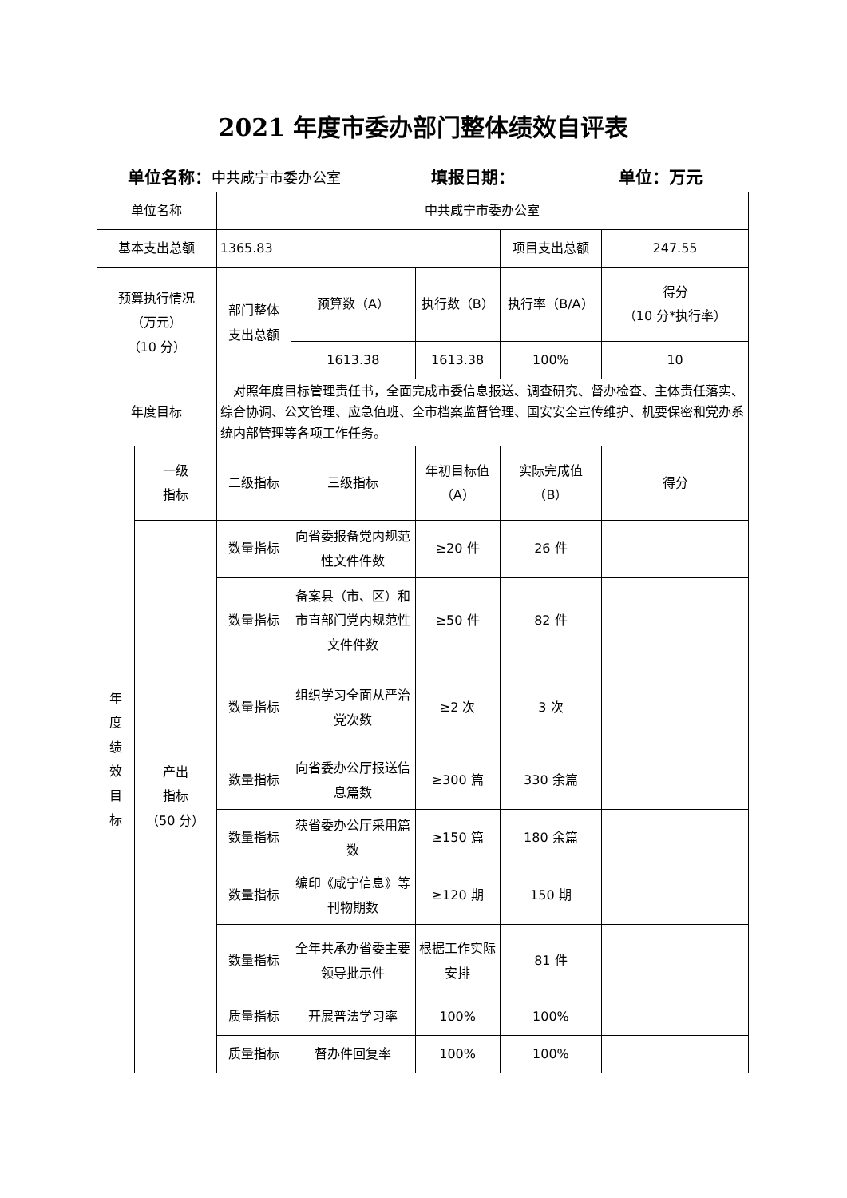2021 年度市委办部门整体绩效自评表
单位名称：中共咸宁市委办公室 填报日期： 单位：万元
| 单位名称 | | 中共咸宁市委办公室 | | | | |
| 基本支出总额 | | 1365.83 | | | 项目支出总额 | 247.55 |
| 预算执行情况 （万元） （10 分） | | 部门整体 支出总额 | 预算数（A） | 执行数（B） | 执行率（B/A） | 得分 （10 分*执行率） |
| | | | 1613.38 | 1613.38 | 100% | 10 |
| 年度目标 | | 对照年度目标管理责任书，全面完成市委信息报送、调查研究、督办检查、主体责任落实、综合协调、公文管理、应急值班、全市档案监督管理、国安安全宣传维护、机要保密和党办系统内部管理等各项工作任务。 | | | | |
| 年 度 绩 效 目 标 | 一级 指标 | 二级指标 | 三级指标 | 年初目标值 （A） | 实际完成值 （B） | 得分 |
| | 产出 指标 （50 分） | 数量指标 | 向省委报备党内规范性文件件数 | ≥20 件 | 26 件 | |
| | | 数量指标 | 备案县（市、区）和市直部门党内规范性文件件数 | ≥50 件 | 82 件 | |
| | | 数量指标 | 组织学习全面从严治党次数 | ≥2 次 | 3 次 | |
| | | 数量指标 | 向省委办公厅报送信息篇数 | ≥300 篇 | 330 余篇 | |
| | | 数量指标 | 获省委办公厅采用篇数 | ≥150 篇 | 180 余篇 | |
| | | 数量指标 | 编印《咸宁信息》等刊物期数 | ≥120 期 | 150 期 | |
| | | 数量指标 | 全年共承办省委主要领导批示件 | 根据工作实际安排 | 81 件 | |
| | | 质量指标 | 开展普法学习率 | 100% | 100% | |
| | | 质量指标 | 督办件回复率 | 100% | 100% | |